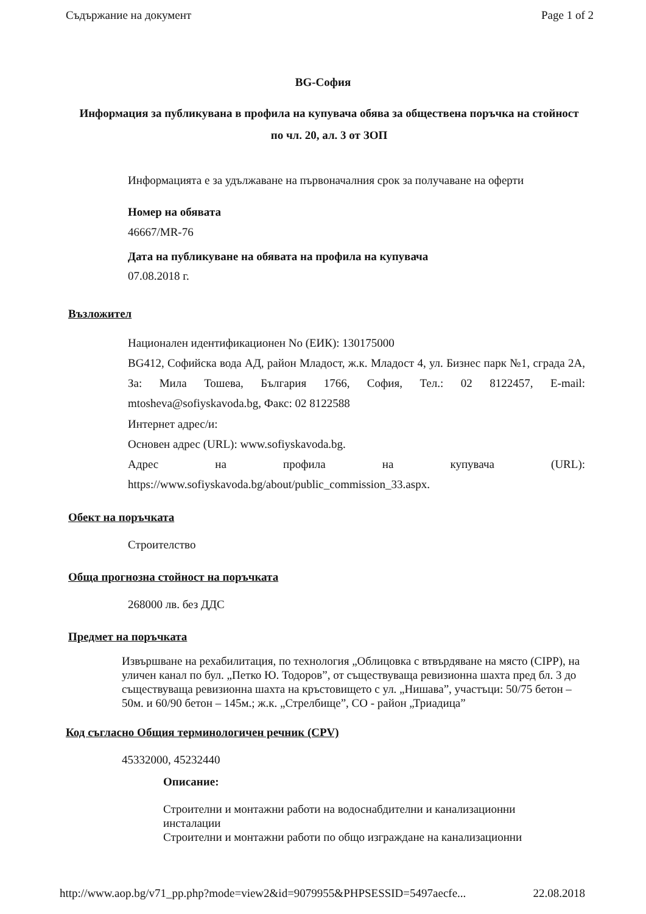Съдържание на документ Page 1 of 2
BG-София
Информация за публикувана в профила на купувача обява за обществена поръчка на стойност по чл. 20, ал. 3 от ЗОП
Информацията е за удължаване на първоначалния срок за получаване на оферти
Номер на обявата
46667/MR-76
Дата на публикуване на обявата на профила на купувача
07.08.2018 г.
Възложител
Национален идентификационен No (ЕИК): 130175000
BG412, Софийска вода АД, район Младост, ж.к. Младост 4, ул. Бизнес парк №1, сграда 2А, За: Мила Тошева, България 1766, София, Тел.: 02 8122457, E-mail: mtosheva@sofiyskavoda.bg, Факс: 02 8122588
Интернет адрес/и:
Основен адрес (URL): www.sofiyskavoda.bg.
Адрес на профила на купувача (URL): https://www.sofiyskavoda.bg/about/public_commission_33.aspx.
Обект на поръчката
Строителство
Обща прогнозна стойност на поръчката
268000 лв. без ДДС
Предмет на поръчката
Извършване на рехабилитация, по технология „Облицовка с втвърдяване на място (CIPP), на уличен канал по бул. „Петко Ю. Тодоров”, от съществуваща ревизионна шахта пред бл. 3 до съществуваща ревизионна шахта на кръстовището с ул. „Нишава”, участъци: 50/75 бетон – 50м. и 60/90 бетон – 145м.; ж.к. „Стрелбище”, СО - район „Триадица”
Код съгласно Общия терминологичен речник (CPV)
45332000, 45232440
Описание:
Строителни и монтажни работи на водоснабдителни и канализационни инсталации
Строителни и монтажни работи по общо изграждане на канализационни
http://www.aop.bg/v71_pp.php?mode=view2&id=9079955&PHPSESSID=5497aecfe... 22.08.2018